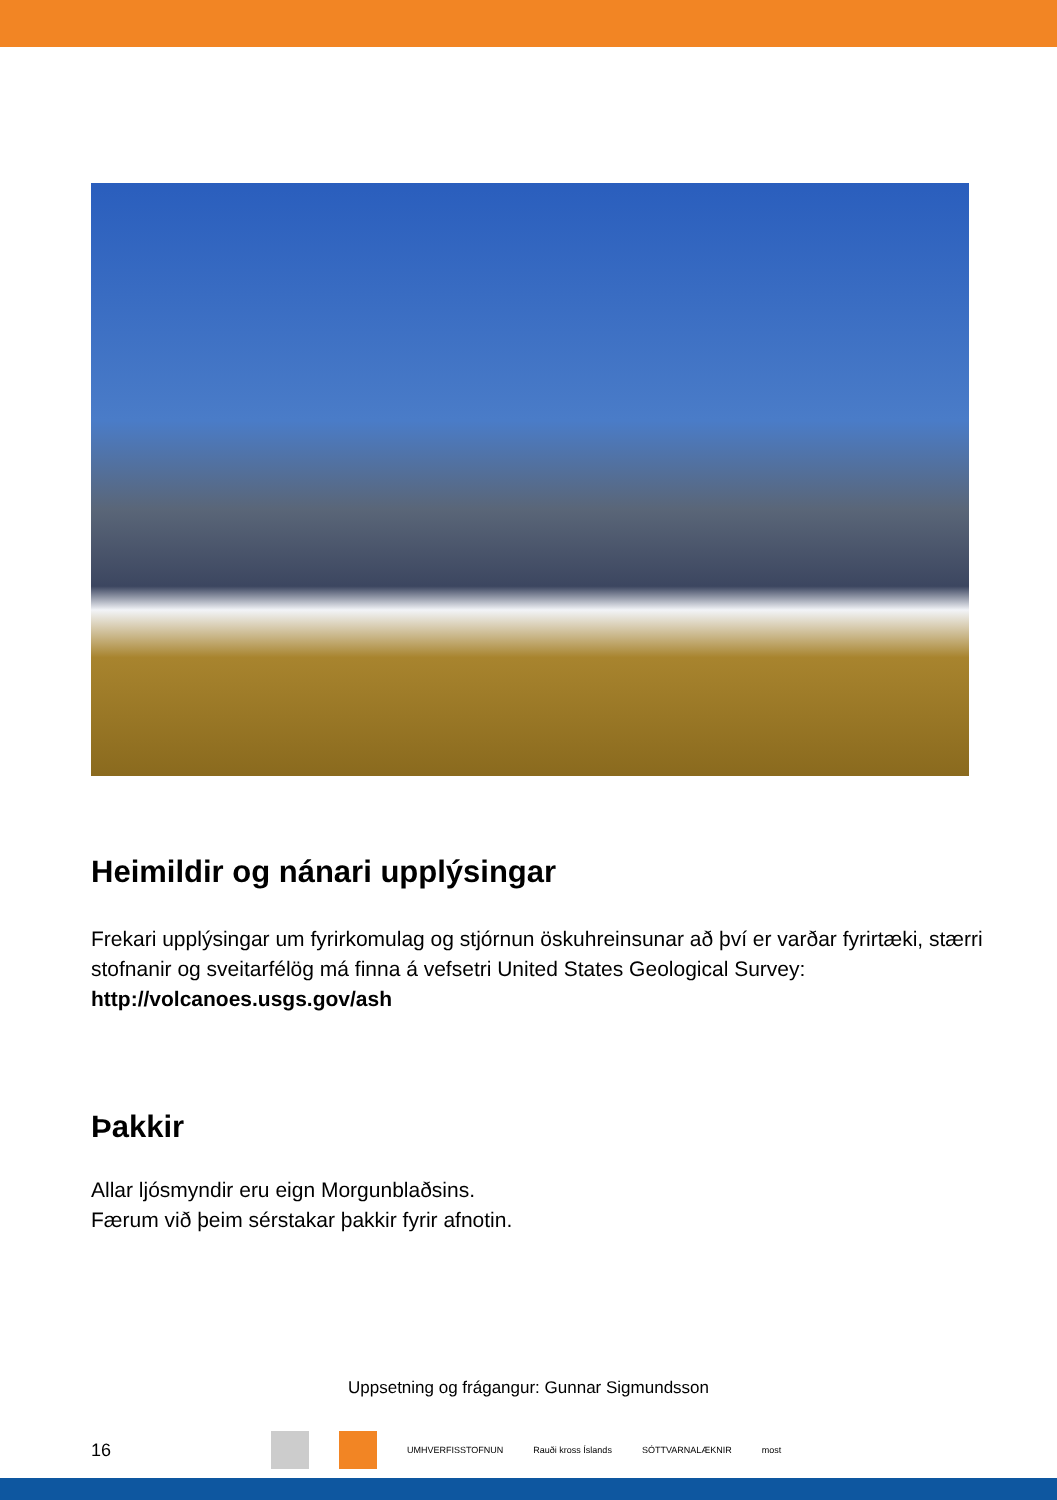Heimildir og nánari upplýsingar
Frekari upplýsingar um fyrirkomulag og stjórnun öskuhreinsunar að því er varðar fyrirtæki, stærri stofnanir og sveitarfélög má finna á vefsetri United States Geological Survey: http://volcanoes.usgs.gov/ash
Þakkir
Allar ljósmyndir eru eign Morgunblaðsins.
Færum við þeim sérstakar þakkir fyrir afnotin.
Uppsetning og frágangur: Gunnar Sigmundsson
16 UMHVERFISSTOFNUN Rauði kross Íslands SÓTTVARNALÆKNIR most